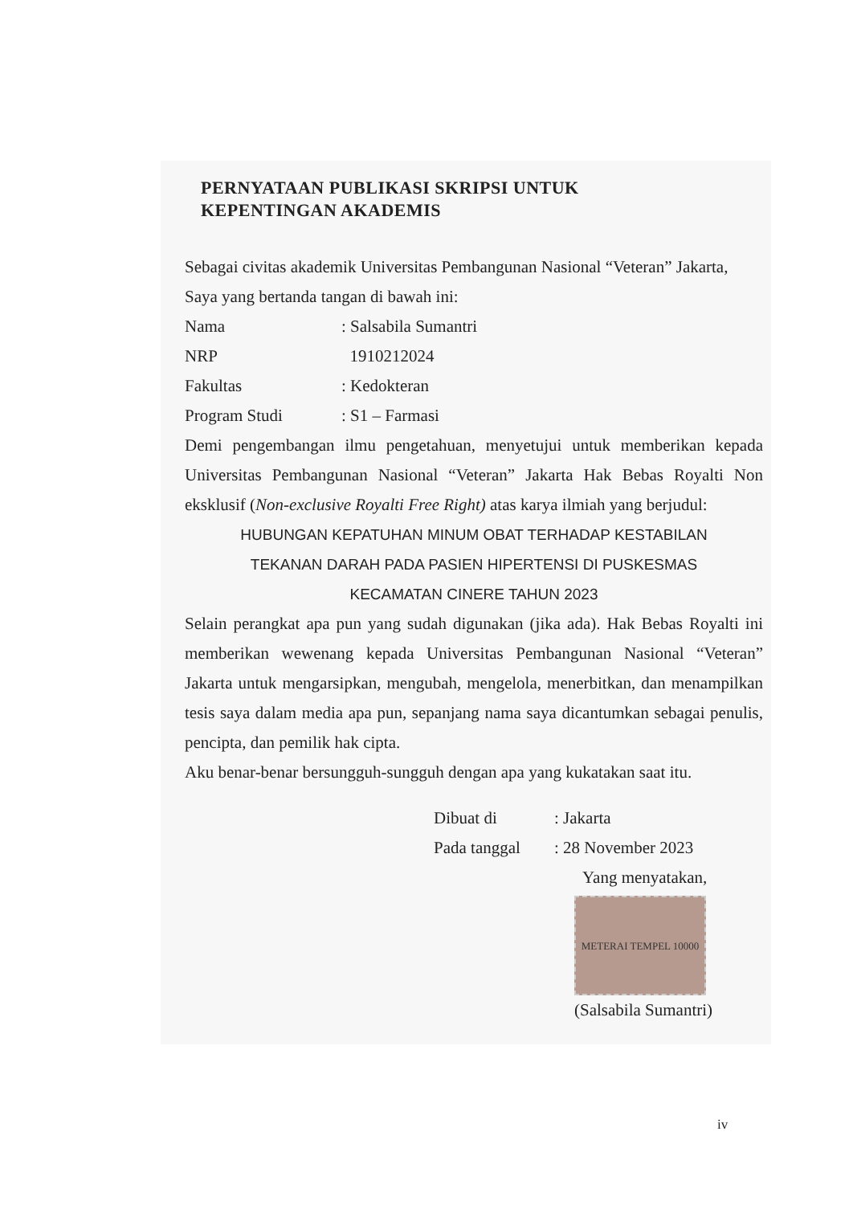PERNYATAAN PUBLIKASI SKRIPSI UNTUK
KEPENTINGAN AKADEMIS
Sebagai civitas akademik Universitas Pembangunan Nasional “Veteran” Jakarta,
Saya yang bertanda tangan di bawah ini:
Nama: Salsabila Sumantri
NRP 1910212024
Fakultas: Kedokteran
Program Studi: S1 – Farmasi
Demi pengembangan ilmu pengetahuan, menyetujui untuk memberikan kepada Universitas Pembangunan Nasional “Veteran” Jakarta Hak Bebas Royalti Non eksklusif (Non-exclusive Royalti Free Right) atas karya ilmiah yang berjudul:
HUBUNGAN KEPATUHAN MINUM OBAT TERHADAP KESTABILAN
TEKANAN DARAH PADA PASIEN HIPERTENSI DI PUSKESMAS
KECAMATAN CINERE TAHUN 2023
Selain perangkat apa pun yang sudah digunakan (jika ada). Hak Bebas Royalti ini memberikan wewenang kepada Universitas Pembangunan Nasional “Veteran” Jakarta untuk mengarsipkan, mengubah, mengelola, menerbitkan, dan menampilkan tesis saya dalam media apa pun, sepanjang nama saya dicantumkan sebagai penulis, pencipta, dan pemilik hak cipta.
Aku benar-benar bersungguh-sungguh dengan apa yang kukatakan saat itu.
Dibuat di: Jakarta
Pada tanggal: 28 November 2023
Yang menyatakan,
METERAI TEMPEL 10000
(Salsabila Sumantri)
iv